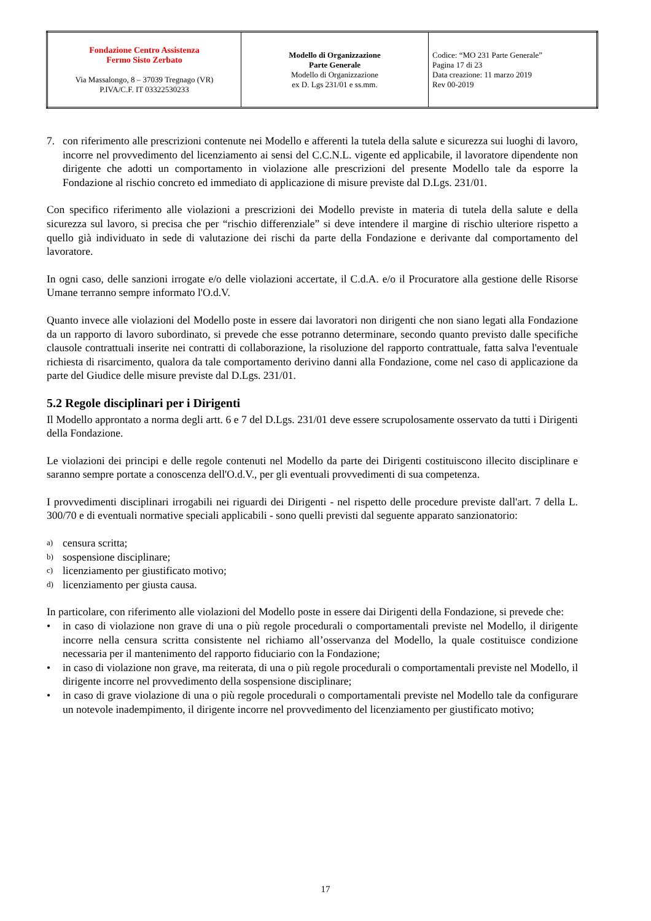| Fondazione Centro Assistenza Fermo Sisto Zerbato Via Massalongo, 8 – 37039 Tregnago (VR) P.IVA/C.F. IT 03322530233 | Modello di Organizzazione Parte Generale Modello di Organizzazione ex D. Lgs 231/01 e ss.mm. | Codice: “MO 231 Parte Generale” Pagina 17 di 23 Data creazione: 11 marzo 2019 Rev 00-2019 |
7. con riferimento alle prescrizioni contenute nei Modello e afferenti la tutela della salute e sicurezza sui luoghi di lavoro, incorre nel provvedimento del licenziamento ai sensi del C.C.N.L. vigente ed applicabile, il lavoratore dipendente non dirigente che adotti un comportamento in violazione alle prescrizioni del presente Modello tale da esporre la Fondazione al rischio concreto ed immediato di applicazione di misure previste dal D.Lgs. 231/01.
Con specifico riferimento alle violazioni a prescrizioni dei Modello previste in materia di tutela della salute e della sicurezza sul lavoro, si precisa che per “rischio differenziale” si deve intendere il margine di rischio ulteriore rispetto a quello già individuato in sede di valutazione dei rischi da parte della Fondazione e derivante dal comportamento del lavoratore.
In ogni caso, delle sanzioni irrogate e/o delle violazioni accertate, il C.d.A. e/o il Procuratore alla gestione delle Risorse Umane terranno sempre informato l'O.d.V.
Quanto invece alle violazioni del Modello poste in essere dai lavoratori non dirigenti che non siano legati alla Fondazione da un rapporto di lavoro subordinato, si prevede che esse potranno determinare, secondo quanto previsto dalle specifiche clausole contrattuali inserite nei contratti di collaborazione, la risoluzione del rapporto contrattuale, fatta salva l'eventuale richiesta di risarcimento, qualora da tale comportamento derivino danni alla Fondazione, come nel caso di applicazione da parte del Giudice delle misure previste dal D.Lgs. 231/01.
5.2 Regole disciplinari per i Dirigenti
Il Modello approntato a norma degli artt. 6 e 7 del D.Lgs. 231/01 deve essere scrupolosamente osservato da tutti i Dirigenti della Fondazione.
Le violazioni dei principi e delle regole contenuti nel Modello da parte dei Dirigenti costituiscono illecito disciplinare e saranno sempre portate a conoscenza dell'O.d.V., per gli eventuali provvedimenti di sua competenza.
I provvedimenti disciplinari irrogabili nei riguardi dei Dirigenti - nel rispetto delle procedure previste dall'art. 7 della L. 300/70 e di eventuali normative speciali applicabili - sono quelli previsti dal seguente apparato sanzionatorio:
a) censura scritta;
b) sospensione disciplinare;
c) licenziamento per giustificato motivo;
d) licenziamento per giusta causa.
In particolare, con riferimento alle violazioni del Modello poste in essere dai Dirigenti della Fondazione, si prevede che:
• in caso di violazione non grave di una o più regole procedurali o comportamentali previste nel Modello, il dirigente incorre nella censura scritta consistente nel richiamo all’osservanza del Modello, la quale costituisce condizione necessaria per il mantenimento del rapporto fiduciario con la Fondazione;
• in caso di violazione non grave, ma reiterata, di una o più regole procedurali o comportamentali previste nel Modello, il dirigente incorre nel provvedimento della sospensione disciplinare;
• in caso di grave violazione di una o più regole procedurali o comportamentali previste nel Modello tale da configurare un notevole inadempimento, il dirigente incorre nel provvedimento del licenziamento per giustificato motivo;
17